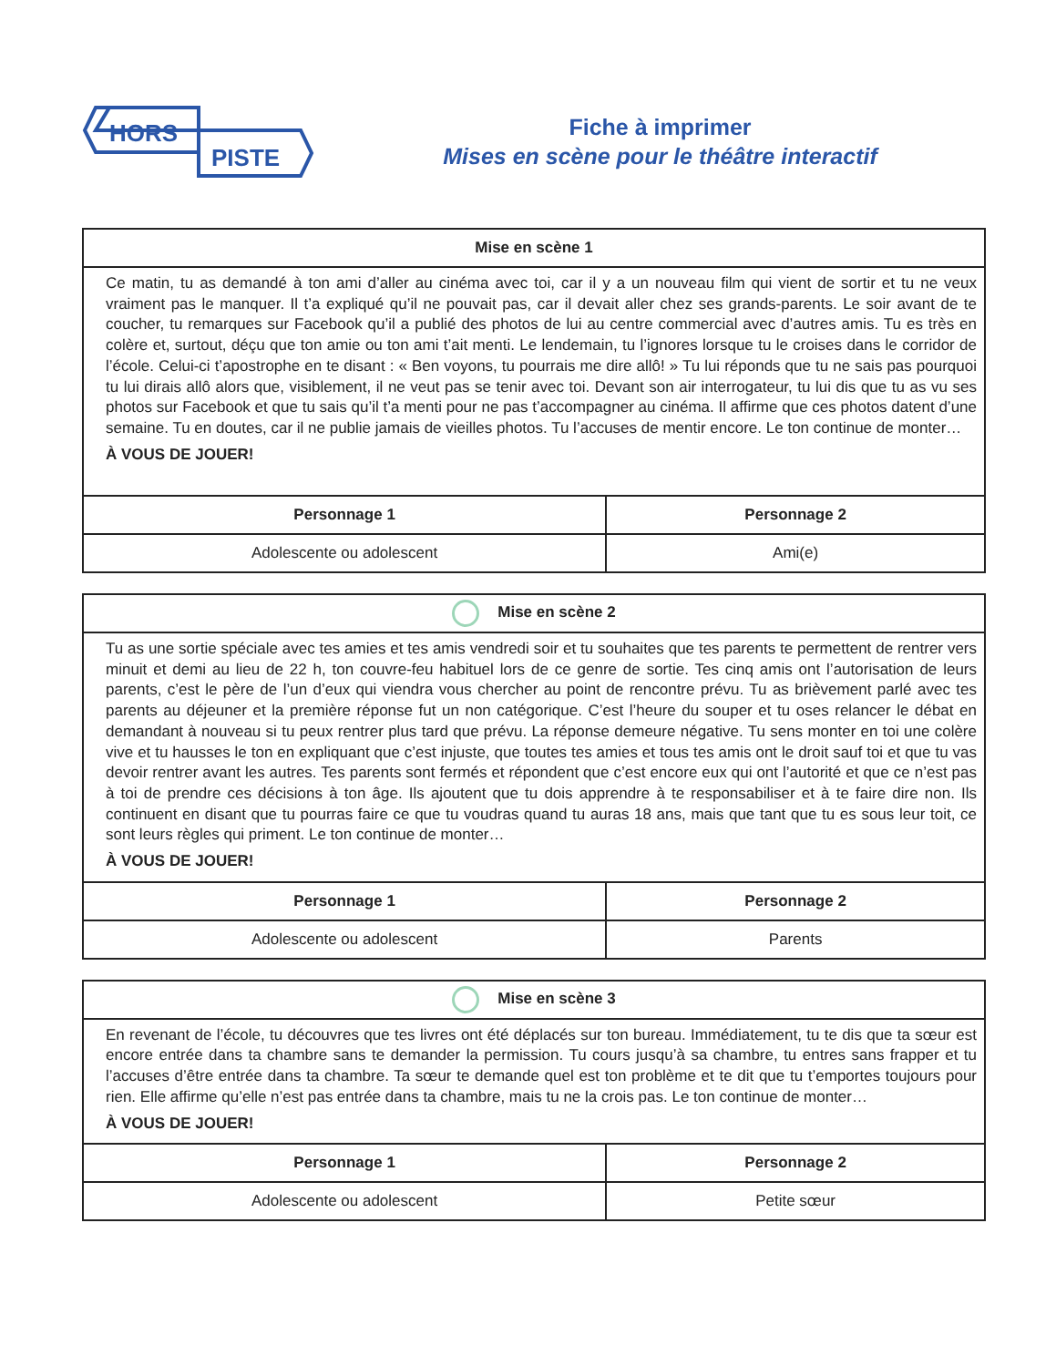HORS
PISTE
Fiche à imprimer
Mises en scène pour le théâtre interactif
| Mise en scène 1 | |
| --- | --- |
| Ce matin, tu as demandé à ton ami d’aller au cinéma avec toi, car il y a un nouveau film qui vient de sortir et tu ne veux vraiment pas le manquer. Il t’a expliqué qu’il ne pouvait pas, car il devait aller chez ses grands-parents. Le soir avant de te coucher, tu remarques sur Facebook qu’il a publié des photos de lui au centre commercial avec d’autres amis. Tu es très en colère et, surtout, déçu que ton amie ou ton ami t’ait menti. Le lendemain, tu l’ignores lorsque tu le croises dans le corridor de l’école. Celui-ci t’apostrophe en te disant : « Ben voyons, tu pourrais me dire allô! » Tu lui réponds que tu ne sais pas pourquoi tu lui dirais allô alors que, visiblement, il ne veut pas se tenir avec toi. Devant son air interrogateur, tu lui dis que tu as vu ses photos sur Facebook et que tu sais qu’il t’a menti pour ne pas t’accompagner au cinéma. Il affirme que ces photos datent d’une semaine. Tu en doutes, car il ne publie jamais de vieilles photos. Tu l’accuses de mentir encore. Le ton continue de monter… À VOUS DE JOUER! | |
| Personnage 1 | Personnage 2 |
| Adolescente ou adolescent | Ami(e) |
| Mise en scène 2 | |
| --- | --- |
| Tu as une sortie spéciale avec tes amies et tes amis vendredi soir et tu souhaites que tes parents te permettent de rentrer vers minuit et demi au lieu de 22 h, ton couvre-feu habituel lors de ce genre de sortie. Tes cinq amis ont l’autorisation de leurs parents, c’est le père de l’un d’eux qui viendra vous chercher au point de rencontre prévu. Tu as brièvement parlé avec tes parents au déjeuner et la première réponse fut un non catégorique. C’est l’heure du souper et tu oses relancer le débat en demandant à nouveau si tu peux rentrer plus tard que prévu. La réponse demeure négative. Tu sens monter en toi une colère vive et tu hausses le ton en expliquant que c’est injuste, que toutes tes amies et tous tes amis ont le droit sauf toi et que tu vas devoir rentrer avant les autres. Tes parents sont fermés et répondent que c’est encore eux qui ont l’autorité et que ce n’est pas à toi de prendre ces décisions à ton âge. Ils ajoutent que tu dois apprendre à te responsabiliser et à te faire dire non. Ils continuent en disant que tu pourras faire ce que tu voudras quand tu auras 18 ans, mais que tant que tu es sous leur toit, ce sont leurs règles qui priment. Le ton continue de monter… À VOUS DE JOUER! | |
| Personnage 1 | Personnage 2 |
| Adolescente ou adolescent | Parents |
| Mise en scène 3 | |
| --- | --- |
| En revenant de l’école, tu découvres que tes livres ont été déplacés sur ton bureau. Immédiatement, tu te dis que ta sœur est encore entrée dans ta chambre sans te demander la permission. Tu cours jusqu’à sa chambre, tu entres sans frapper et tu l’accuses d’être entrée dans ta chambre. Ta sœur te demande quel est ton problème et te dit que tu t’emportes toujours pour rien. Elle affirme qu’elle n’est pas entrée dans ta chambre, mais tu ne la crois pas. Le ton continue de monter… À VOUS DE JOUER! | |
| Personnage 1 | Personnage 2 |
| Adolescente ou adolescent | Petite sœur |